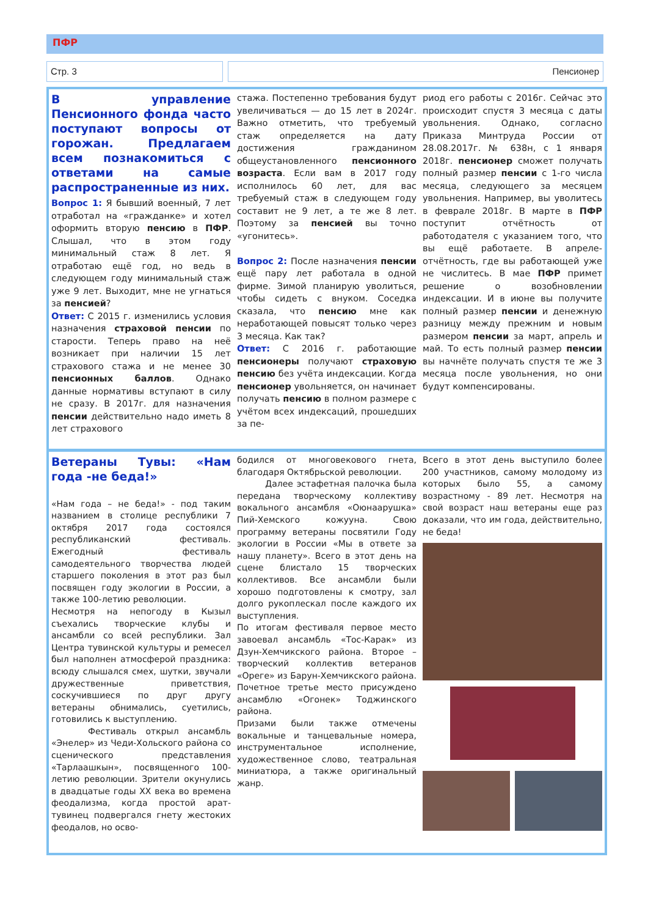ПФР
Стр. 3 Пенсионер
В управление Пенсионного фонда часто поступают вопросы от горожан. Предлагаем всем познакомиться с ответами на самые распространенные из них.
Вопрос 1: Я бывший военный, 7 лет отработал на «гражданке» и хотел оформить вторую пенсию в ПФР. Слышал, что в этом году минимальный стаж 8 лет. Я отработаю ещё год, но ведь в следующем году минимальный стаж уже 9 лет. Выходит, мне не угнаться за пенсией?
Ответ: С 2015 г. изменились условия назначения страховой пенсии по старости. Теперь право на неё возникает при наличии 15 лет страхового стажа и не менее 30 пенсионных баллов. Однако данные нормативы вступают в силу не сразу. В 2017г. для назначения пенсии действительно надо иметь 8 лет страхового
стажа. Постепенно требования будут увеличиваться — до 15 лет в 2024г. Важно отметить, что требуемый стаж определяется на дату достижения гражданином общеустановленного пенсионного возраста. Если вам в 2017 году исполнилось 60 лет, для вас требуемый стаж в следующем году составит не 9 лет, а те же 8 лет. Поэтому за пенсией вы точно «угонитесь».
Вопрос 2: После назначения пенсии ещё пару лет работала в одной фирме. Зимой планирую уволиться, чтобы сидеть с внуком. Соседка сказала, что пенсию мне как неработающей повысят только через 3 месяца. Как так?
Ответ: С 2016 г. работающие пенсионеры получают страховую пенсию без учёта индексации. Когда пенсионер увольняется, он начинает получать пенсию в полном размере с учётом всех индексаций, прошедших за пе-
риод его работы с 2016г. Сейчас это происходит спустя 3 месяца с даты увольнения. Однако, согласно Приказа Минтруда России от 28.08.2017г. № 638н, с 1 января 2018г. пенсионер сможет получать полный размер пенсии с 1-го числа месяца, следующего за месяцем увольнения. Например, вы уволитесь в феврале 2018г. В марте в ПФР поступит отчётность от работодателя с указанием того, что вы ещё работаете. В апреле-отчётность, где вы работающей уже не числитесь. В мае ПФР примет решение о возобновлении индексации. И в июне вы получите полный размер пенсии и денежную разницу между прежним и новым размером пенсии за март, апрель и май. То есть полный размер пенсии вы начнёте получать спустя те же 3 месяца после увольнения, но они будут компенсированы.
Ветераны Тувы: «Нам года -не беда!»
«Нам года – не беда!» - под таким названием в столице республики 7 октября 2017 года состоялся республиканский фестиваль. Ежегодный фестиваль самодеятельного творчества людей старшего поколения в этот раз был посвящен году экологии в России, а также 100-летию революции.
Несмотря на непогоду в Кызыл съехались творческие клубы и ансамбли со всей республики. Зал Центра тувинской культуры и ремесел был наполнен атмосферой праздника: всюду слышался смех, шутки, звучали дружественные приветствия, соскучившиеся по друг другу ветераны обнимались, суетились, готовились к выступлению.
Фестиваль открыл ансамбль «Энелер» из Чеди-Хольского района со сценического представления «Тарлаашкын», посвященного 100-летию революции. Зрители окунулись в двадцатые годы XX века во времена феодализма, когда простой арат- тувинец подвергался гнету жестоких феодалов, но осво-
бодился от многовекового гнета, благодаря Октябрьской революции.
Далее эстафетная палочка была передана творческому коллективу вокального ансамбля «Оюнаарушка» Пий-Хемского кожууна. Свою программу ветераны посвятили Году экологии в России «Мы в ответе за нашу планету». Всего в этот день на сцене блистало 15 творческих коллективов. Все ансамбли были хорошо подготовлены к смотру, зал долго рукоплескал после каждого их выступления.
По итогам фестиваля первое место завоевал ансамбль «Тос-Карак» из Дзун-Хемчикского района. Второе – творческий коллектив ветеранов «Ореге» из Барун-Хемчикского района. Почетное третье место присуждено ансамблю «Огонек» Тоджинского района.
Призами были также отмечены вокальные и танцевальные номера, инструментальное исполнение, художественное слово, театральная миниатюра, а также оригинальный жанр.
Всего в этот день выступило более 200 участников, самому молодому из которых было 55, а самому возрастному - 89 лет. Несмотря на свой возраст наш ветераны еще раз доказали, что им года, действительно, не беда!